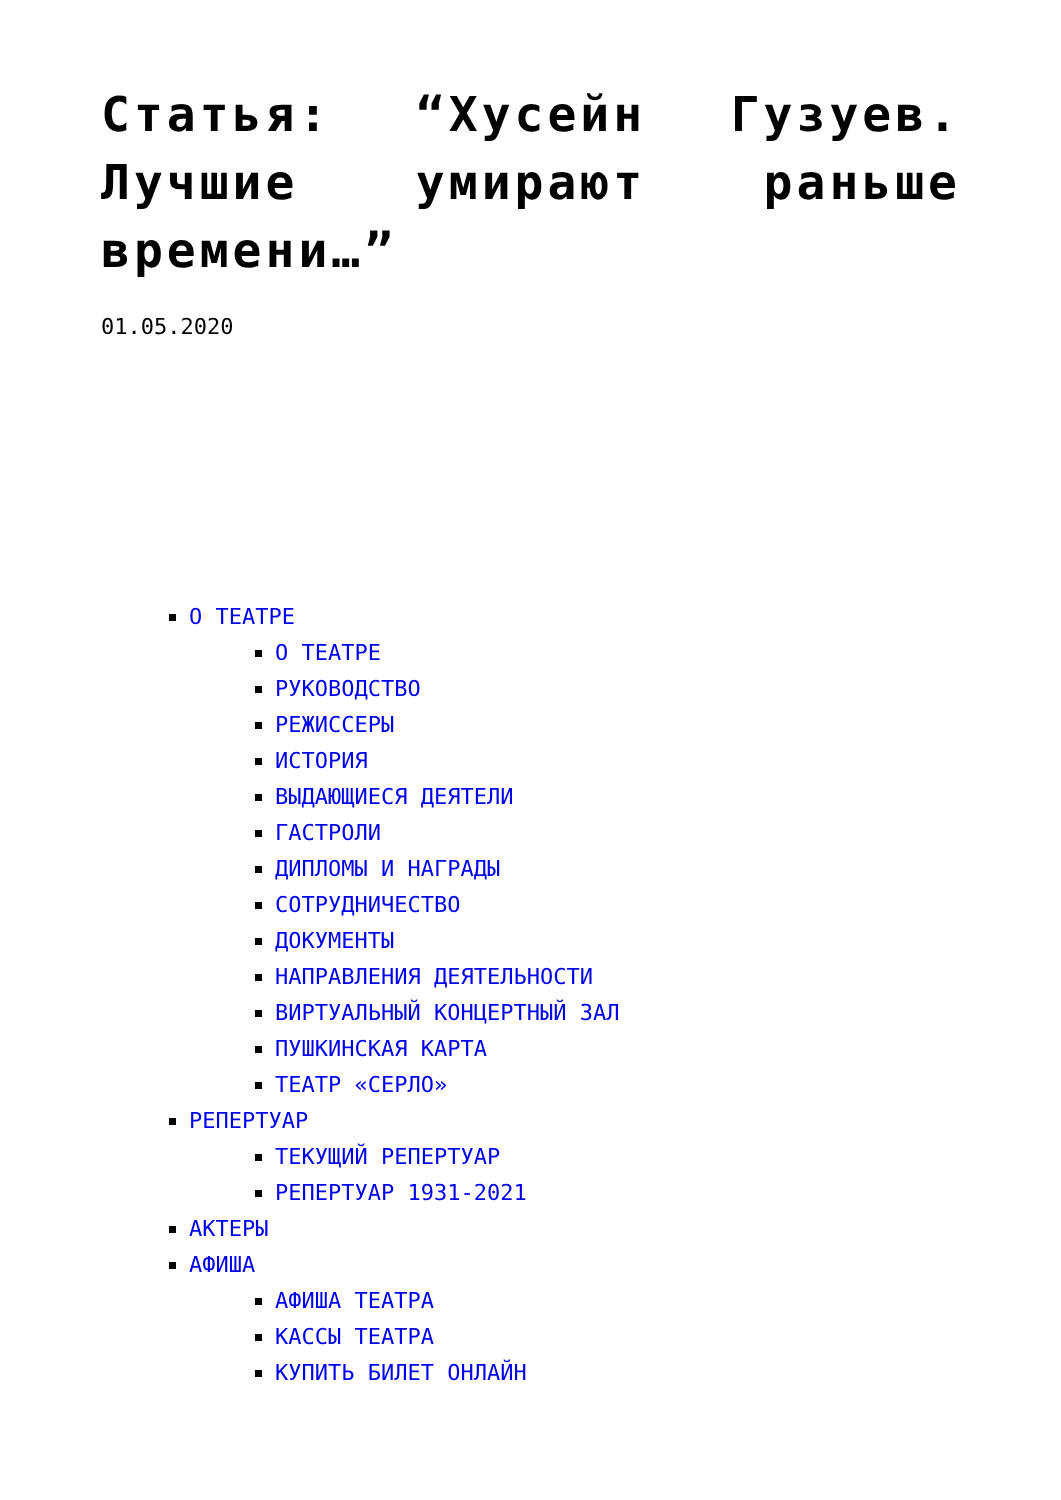Статья: “Хусейн Гузуев. Лучшие умирают раньше времени…”
01.05.2020
О ТЕАТРЕ
О ТЕАТРЕ
РУКОВОДСТВО
РЕЖИССЕРЫ
ИСТОРИЯ
ВЫДАЮЩИЕСЯ ДЕЯТЕЛИ
ГАСТРОЛИ
ДИПЛОМЫ И НАГРАДЫ
СОТРУДНИЧЕСТВО
ДОКУМЕНТЫ
НАПРАВЛЕНИЯ ДЕЯТЕЛЬНОСТИ
ВИРТУАЛЬНЫЙ КОНЦЕРТНЫЙ ЗАЛ
ПУШКИНСКАЯ КАРТА
ТЕАТР «СЕРЛО»
РЕПЕРТУАР
ТЕКУЩИЙ РЕПЕРТУАР
РЕПЕРТУАР 1931-2021
АКТЕРЫ
АФИША
АФИША ТЕАТРА
КАССЫ ТЕАТРА
КУПИТЬ БИЛЕТ ОНЛАЙН